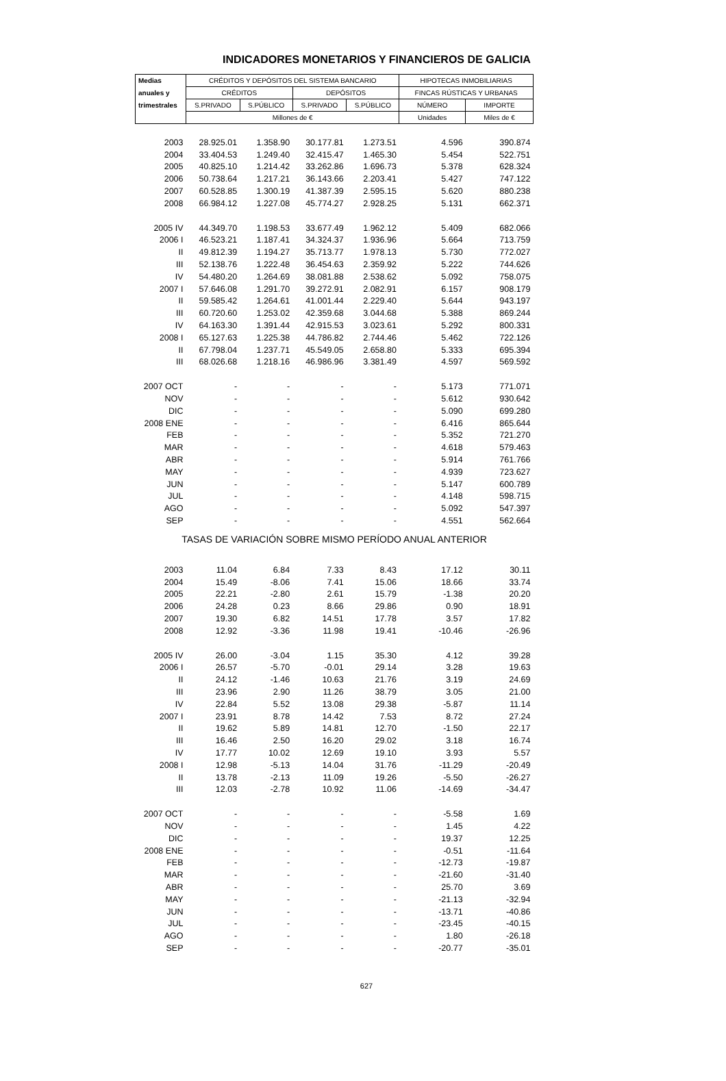INDICADORES MONETARIOS Y FINANCIEROS DE GALICIA
| Medias | CRÉDITOS Y DEPÓSITOS DEL SISTEMA BANCARIO | | | | HIPOTECAS INMOBILIARIAS | |
| --- | --- | --- | --- | --- | --- | --- |
| anuales y | CRÉDITOS | | DEPÓSITOS | | FINCAS RÚSTICAS Y URBANAS | |
| trimestrales | S.PRIVADO | S.PÚBLICO | S.PRIVADO | S.PÚBLICO | NÚMERO | IMPORTE |
| | Millones de € | | | | Unidades | Miles de € |
| 2003 | 28.925.01 | 1.358.90 | 30.177.81 | 1.273.51 | 4.596 | 390.874 |
| 2004 | 33.404.53 | 1.249.40 | 32.415.47 | 1.465.30 | 5.454 | 522.751 |
| 2005 | 40.825.10 | 1.214.42 | 33.262.86 | 1.696.73 | 5.378 | 628.324 |
| 2006 | 50.738.64 | 1.217.21 | 36.143.66 | 2.203.41 | 5.427 | 747.122 |
| 2007 | 60.528.85 | 1.300.19 | 41.387.39 | 2.595.15 | 5.620 | 880.238 |
| 2008 | 66.984.12 | 1.227.08 | 45.774.27 | 2.928.25 | 5.131 | 662.371 |
| 2005 IV | 44.349.70 | 1.198.53 | 33.677.49 | 1.962.12 | 5.409 | 682.066 |
| 2006 I | 46.523.21 | 1.187.41 | 34.324.37 | 1.936.96 | 5.664 | 713.759 |
| II | 49.812.39 | 1.194.27 | 35.713.77 | 1.978.13 | 5.730 | 772.027 |
| III | 52.138.76 | 1.222.48 | 36.454.63 | 2.359.92 | 5.222 | 744.626 |
| IV | 54.480.20 | 1.264.69 | 38.081.88 | 2.538.62 | 5.092 | 758.075 |
| 2007 I | 57.646.08 | 1.291.70 | 39.272.91 | 2.082.91 | 6.157 | 908.179 |
| II | 59.585.42 | 1.264.61 | 41.001.44 | 2.229.40 | 5.644 | 943.197 |
| III | 60.720.60 | 1.253.02 | 42.359.68 | 3.044.68 | 5.388 | 869.244 |
| IV | 64.163.30 | 1.391.44 | 42.915.53 | 3.023.61 | 5.292 | 800.331 |
| 2008 I | 65.127.63 | 1.225.38 | 44.786.82 | 2.744.46 | 5.462 | 722.126 |
| II | 67.798.04 | 1.237.71 | 45.549.05 | 2.658.80 | 5.333 | 695.394 |
| III | 68.026.68 | 1.218.16 | 46.986.96 | 3.381.49 | 4.597 | 569.592 |
| 2007 OCT | - | - | - | - | 5.173 | 771.071 |
| NOV | - | - | - | - | 5.612 | 930.642 |
| DIC | - | - | - | - | 5.090 | 699.280 |
| 2008 ENE | - | - | - | - | 6.416 | 865.644 |
| FEB | - | - | - | - | 5.352 | 721.270 |
| MAR | - | - | - | - | 4.618 | 579.463 |
| ABR | - | - | - | - | 5.914 | 761.766 |
| MAY | - | - | - | - | 4.939 | 723.627 |
| JUN | - | - | - | - | 5.147 | 600.789 |
| JUL | - | - | - | - | 4.148 | 598.715 |
| AGO | - | - | - | - | 5.092 | 547.397 |
| SEP | - | - | - | - | 4.551 | 562.664 |
| TASAS DE VARIACIÓN SOBRE MISMO PERÍODO ANUAL ANTERIOR | | | | | | |
| 2003 | 11.04 | 6.84 | 7.33 | 8.43 | 17.12 | 30.11 |
| 2004 | 15.49 | -8.06 | 7.41 | 15.06 | 18.66 | 33.74 |
| 2005 | 22.21 | -2.80 | 2.61 | 15.79 | -1.38 | 20.20 |
| 2006 | 24.28 | 0.23 | 8.66 | 29.86 | 0.90 | 18.91 |
| 2007 | 19.30 | 6.82 | 14.51 | 17.78 | 3.57 | 17.82 |
| 2008 | 12.92 | -3.36 | 11.98 | 19.41 | -10.46 | -26.96 |
| 2005 IV | 26.00 | -3.04 | 1.15 | 35.30 | 4.12 | 39.28 |
| 2006 I | 26.57 | -5.70 | -0.01 | 29.14 | 3.28 | 19.63 |
| II | 24.12 | -1.46 | 10.63 | 21.76 | 3.19 | 24.69 |
| III | 23.96 | 2.90 | 11.26 | 38.79 | 3.05 | 21.00 |
| IV | 22.84 | 5.52 | 13.08 | 29.38 | -5.87 | 11.14 |
| 2007 I | 23.91 | 8.78 | 14.42 | 7.53 | 8.72 | 27.24 |
| II | 19.62 | 5.89 | 14.81 | 12.70 | -1.50 | 22.17 |
| III | 16.46 | 2.50 | 16.20 | 29.02 | 3.18 | 16.74 |
| IV | 17.77 | 10.02 | 12.69 | 19.10 | 3.93 | 5.57 |
| 2008 I | 12.98 | -5.13 | 14.04 | 31.76 | -11.29 | -20.49 |
| II | 13.78 | -2.13 | 11.09 | 19.26 | -5.50 | -26.27 |
| III | 12.03 | -2.78 | 10.92 | 11.06 | -14.69 | -34.47 |
| 2007 OCT | - | - | - | - | -5.58 | 1.69 |
| NOV | - | - | - | - | 1.45 | 4.22 |
| DIC | - | - | - | - | 19.37 | 12.25 |
| 2008 ENE | - | - | - | - | -0.51 | -11.64 |
| FEB | - | - | - | - | -12.73 | -19.87 |
| MAR | - | - | - | - | -21.60 | -31.40 |
| ABR | - | - | - | - | 25.70 | 3.69 |
| MAY | - | - | - | - | -21.13 | -32.94 |
| JUN | - | - | - | - | -13.71 | -40.86 |
| JUL | - | - | - | - | -23.45 | -40.15 |
| AGO | - | - | - | - | 1.80 | -26.18 |
| SEP | - | - | - | - | -20.77 | -35.01 |
627